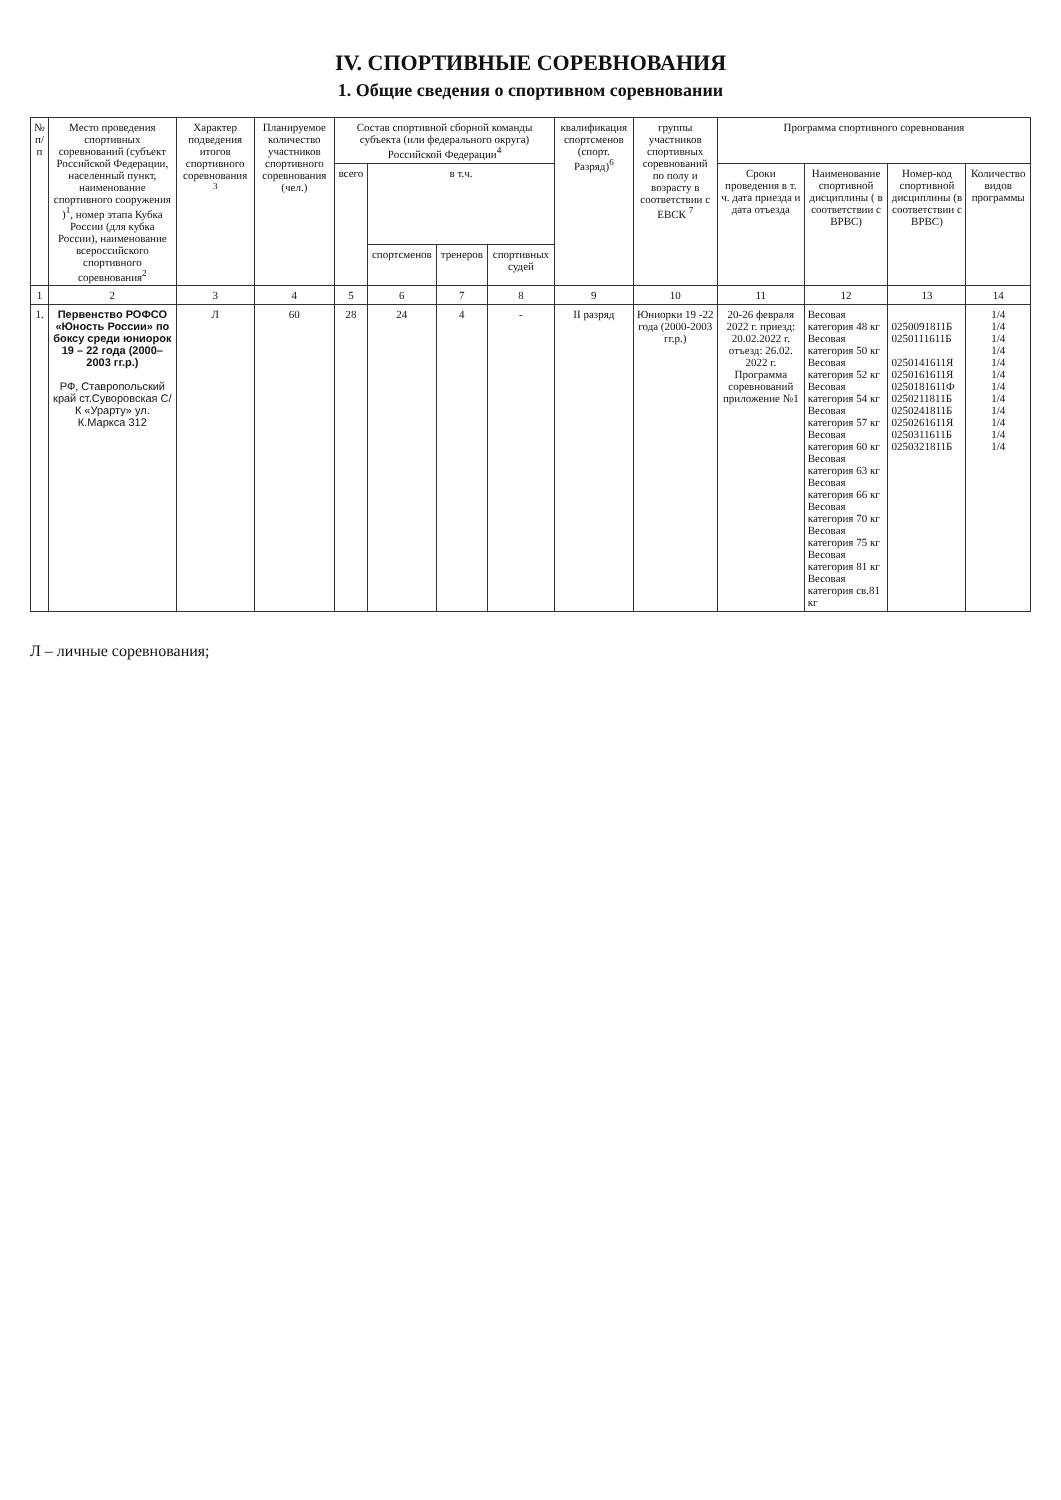IV. СПОРТИВНЫЕ СОРЕВНОВАНИЯ
1. Общие сведения о спортивном соревновании
| № п/п | Место проведения спортивных соревнований (субъект Российской Федерации, населенный пункт, наименование спортивного сооружения )<sup>1</sup>, номер этапа Кубка России (для кубка России), наименование всероссийского спортивного соревнования<sup>2</sup> | Характер подведения итогов спортивного соревнования <sup>3</sup> | Планируемое количество участников спортивного соревнования (чел.) | Состав спортивной сборной команды субъекта (или федерального округа) Российской Федерации<sup>4</sup> | | | | квалификация спортсменов (спорт. Разряд)<sup>6</sup> | группы участников спортивных соревнований по полу и возрасту в соответствии с ЕВСК <sup>7</sup> | Программа спортивного соревнования | | | |
| --- | --- | --- | --- | --- | --- | --- | --- | --- | --- | --- | --- | --- | --- |
| | | | | всего | в т.ч. | | | | | Сроки проведения в т. ч. дата приезда и дата отъезда | Наименование спортивной дисциплины ( в соответствии с ВРВС) | Номер-код спортивной дисциплины (в соответствии с ВРВС) | Количество видов программы |
| | | | | | спортсменов | тренеров | спортивных судей | | | | | | |
| 1 | 2 | 3 | 4 | 5 | 6 | 7 | 8 | 9 | 10 | 11 | 12 | 13 | 14 |
| 1. | Первенство РОФСО «Юность России» по боксу среди юниорок 19 – 22 года (2000–2003 гг.р.) РФ, Ставропольский край ст.Суворовская С/К «Урарту» ул. К.Маркса 312 | Л | 60 | 28 | 24 | 4 | - | II разряд | Юниорки 19 -22 года (2000-2003 гг.р.) | 20-26 февраля 2022 г. приезд: 20.02.2022 г. отъезд: 26.02. 2022 г. Программа соревнований приложение №1 | Весовая категория 48 кг Весовая категория 50 кг Весовая категория 52 кг Весовая категория 54 кг Весовая категория 57 кг Весовая категория 60 кг Весовая категория 63 кг Весовая категория 66 кг Весовая категория 70 кг Весовая категория 75 кг Весовая категория 81 кг Весовая категория св.81 кг | 0250091811Б 0250111611Б 0250141611Я 0250161611Я 0250181611Ф 0250211811Б 0250241811Б 0250261611Я 0250311611Б 0250321811Б | 1/4 1/4 1/4 1/4 1/4 1/4 1/4 1/4 1/4 1/4 1/4 1/4 |
Л – личные соревнования;